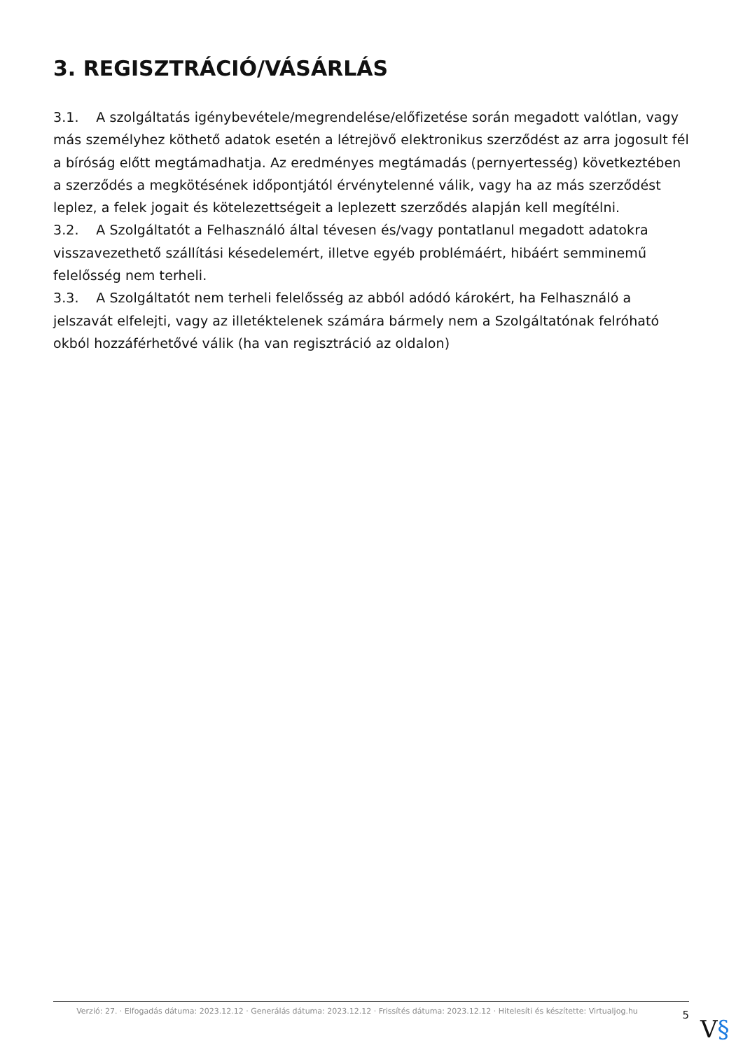3. REGISZTRÁCIÓ/VÁSÁRLÁS
3.1. A szolgáltatás igénybevétele/megrendelése/előfizetése során megadott valótlan, vagy más személyhez köthető adatok esetén a létrejövő elektronikus szerződést az arra jogosult fél a bíróság előtt megtámadhatja. Az eredményes megtámadás (pernyertesség) következtében a szerződés a megkötésének időpontjától érvénytelenné válik, vagy ha az más szerződést leplez, a felek jogait és kötelezettségeit a leplezett szerződés alapján kell megítélni.
3.2. A Szolgáltatót a Felhasználó által tévesen és/vagy pontatlanul megadott adatokra visszavezethető szállítási késedelemért, illetve egyéb problémáért, hibáért semminemű felelősség nem terheli.
3.3. A Szolgáltatót nem terheli felelősség az abból adódó károkért, ha Felhasználó a jelszavát elfelejti, vagy az illetéktelenek számára bármely nem a Szolgáltatónak felróható okból hozzáférhetővé válik (ha van regisztráció az oldalon)
Verzió: 27. · Elfogadás dátuma: 2023.12.12 · Generálás dátuma: 2023.12.12 · Frissítés dátuma: 2023.12.12 · Hitelesíti és készítette: Virtualjog.hu
5
V§